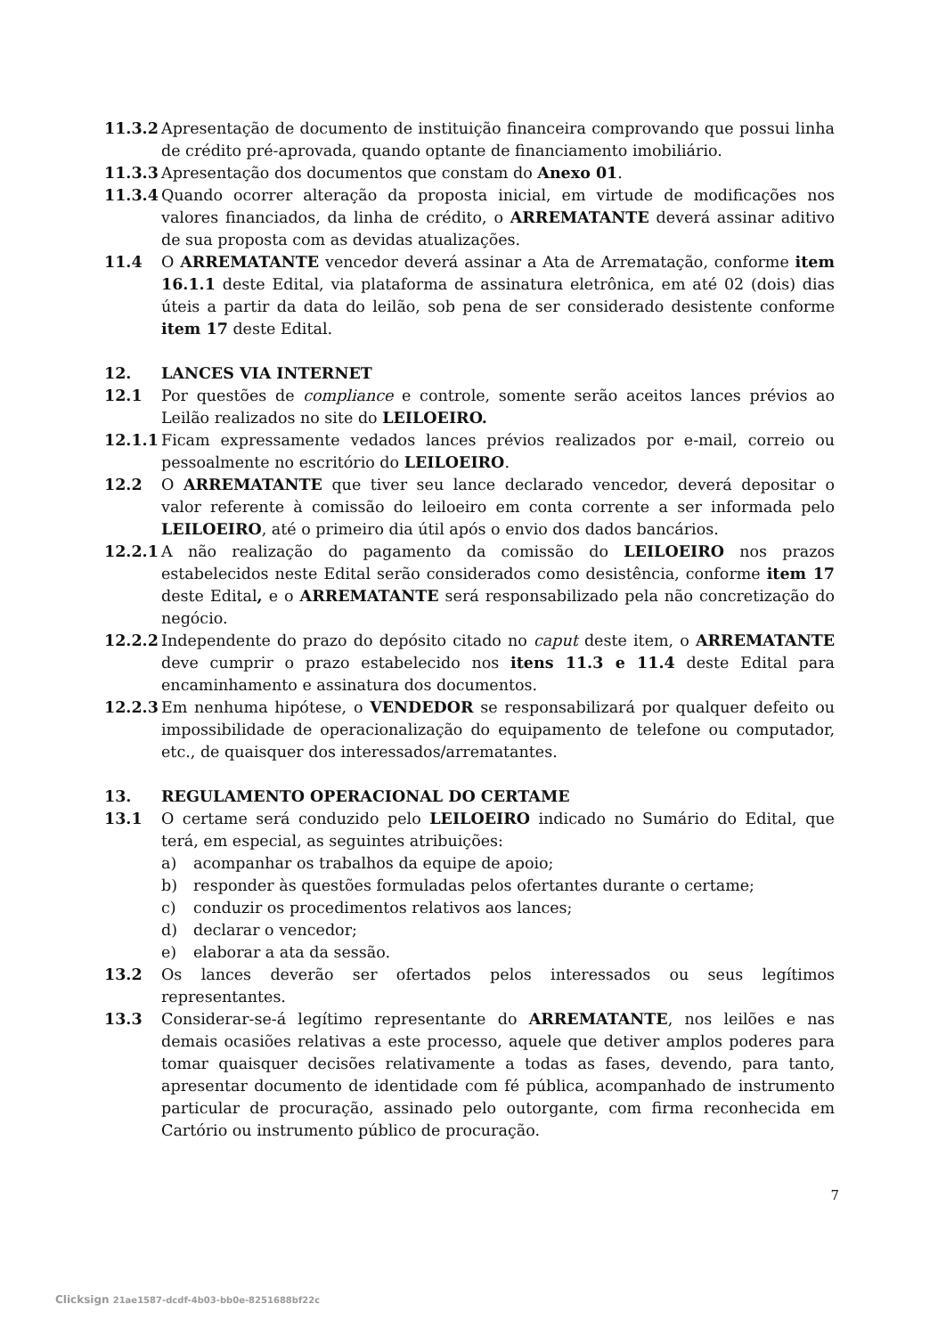11.3.2 Apresentação de documento de instituição financeira comprovando que possui linha de crédito pré-aprovada, quando optante de financiamento imobiliário.
11.3.3 Apresentação dos documentos que constam do Anexo 01.
11.3.4 Quando ocorrer alteração da proposta inicial, em virtude de modificações nos valores financiados, da linha de crédito, o ARREMATANTE deverá assinar aditivo de sua proposta com as devidas atualizações.
11.4 O ARREMATANTE vencedor deverá assinar a Ata de Arrematação, conforme item 16.1.1 deste Edital, via plataforma de assinatura eletrônica, em até 02 (dois) dias úteis a partir da data do leilão, sob pena de ser considerado desistente conforme item 17 deste Edital.
12. LANCES VIA INTERNET
12.1 Por questões de compliance e controle, somente serão aceitos lances prévios ao Leilão realizados no site do LEILOEIRO.
12.1.1 Ficam expressamente vedados lances prévios realizados por e-mail, correio ou pessoalmente no escritório do LEILOEIRO.
12.2 O ARREMATANTE que tiver seu lance declarado vencedor, deverá depositar o valor referente à comissão do leiloeiro em conta corrente a ser informada pelo LEILOEIRO, até o primeiro dia útil após o envio dos dados bancários.
12.2.1 A não realização do pagamento da comissão do LEILOEIRO nos prazos estabelecidos neste Edital serão considerados como desistência, conforme item 17 deste Edital, e o ARREMATANTE será responsabilizado pela não concretização do negócio.
12.2.2 Independente do prazo do depósito citado no caput deste item, o ARREMATANTE deve cumprir o prazo estabelecido nos itens 11.3 e 11.4 deste Edital para encaminhamento e assinatura dos documentos.
12.2.3 Em nenhuma hipótese, o VENDEDOR se responsabilizará por qualquer defeito ou impossibilidade de operacionalização do equipamento de telefone ou computador, etc., de quaisquer dos interessados/arrematantes.
13. REGULAMENTO OPERACIONAL DO CERTAME
13.1 O certame será conduzido pelo LEILOEIRO indicado no Sumário do Edital, que terá, em especial, as seguintes atribuições:
a) acompanhar os trabalhos da equipe de apoio;
b) responder às questões formuladas pelos ofertantes durante o certame;
c) conduzir os procedimentos relativos aos lances;
d) declarar o vencedor;
e) elaborar a ata da sessão.
13.2 Os lances deverão ser ofertados pelos interessados ou seus legítimos representantes.
13.3 Considerar-se-á legítimo representante do ARREMATANTE, nos leilões e nas demais ocasiões relativas a este processo, aquele que detiver amplos poderes para tomar quaisquer decisões relativamente a todas as fases, devendo, para tanto, apresentar documento de identidade com fé pública, acompanhado de instrumento particular de procuração, assinado pelo outorgante, com firma reconhecida em Cartório ou instrumento público de procuração.
7
Clicksign 21ae1587-dcdf-4b03-bb0e-8251688bf22c